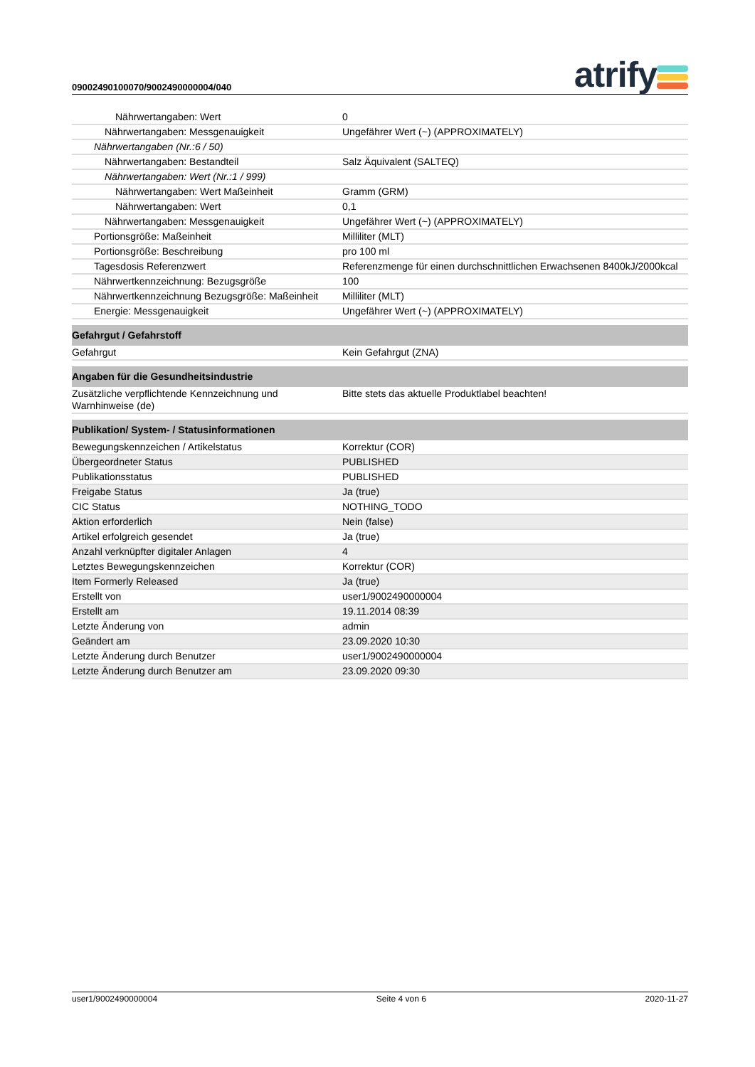09002490100070/9002490000004/040 atrify
| Nährwertangaben: Wert | 0 |
| Nährwertangaben: Messgenauigkeit | Ungefährer Wert (~) (APPROXIMATELY) |
| Nährwertangaben (Nr.:6 / 50) | |
| Nährwertangaben: Bestandteil | Salz Äquivalent (SALTEQ) |
| Nährwertangaben: Wert (Nr.:1 / 999) | |
| Nährwertangaben: Wert Maßeinheit | Gramm (GRM) |
| Nährwertangaben: Wert | 0,1 |
| Nährwertangaben: Messgenauigkeit | Ungefährer Wert (~) (APPROXIMATELY) |
| Portionsgröße: Maßeinheit | Milliliter (MLT) |
| Portionsgröße: Beschreibung | pro 100 ml |
| Tagesdosis Referenzwert | Referenzmenge für einen durchschnittlichen Erwachsenen 8400kJ/2000kcal |
| Nährwertkennzeichnung: Bezugsgröße | 100 |
| Nährwertkennzeichnung Bezugsgröße: Maßeinheit | Milliliter (MLT) |
| Energie: Messgenauigkeit | Ungefährer Wert (~) (APPROXIMATELY) |
| Gefahrgut / Gefahrstoff | |
| Gefahrgut | Kein Gefahrgut (ZNA) |
| Angaben für die Gesundheitsindustrie | |
| Zusätzliche verpflichtende Kennzeichnung und Warnhinweise (de) | Bitte stets das aktuelle Produktlabel beachten! |
| Publikation/ System- / Statusinformationen | |
| Bewegungskennzeichen / Artikelstatus | Korrektur (COR) |
| Übergeordneter Status | PUBLISHED |
| Publikationsstatus | PUBLISHED |
| Freigabe Status | Ja (true) |
| CIC Status | NOTHING_TODO |
| Aktion erforderlich | Nein (false) |
| Artikel erfolgreich gesendet | Ja (true) |
| Anzahl verknüpfter digitaler Anlagen | 4 |
| Letztes Bewegungskennzeichen | Korrektur (COR) |
| Item Formerly Released | Ja (true) |
| Erstellt von | user1/9002490000004 |
| Erstellt am | 19.11.2014 08:39 |
| Letzte Änderung von | admin |
| Geändert am | 23.09.2020 10:30 |
| Letzte Änderung durch Benutzer | user1/9002490000004 |
| Letzte Änderung durch Benutzer am | 23.09.2020 09:30 |
user1/9002490000004 Seite 4 von 6 2020-11-27